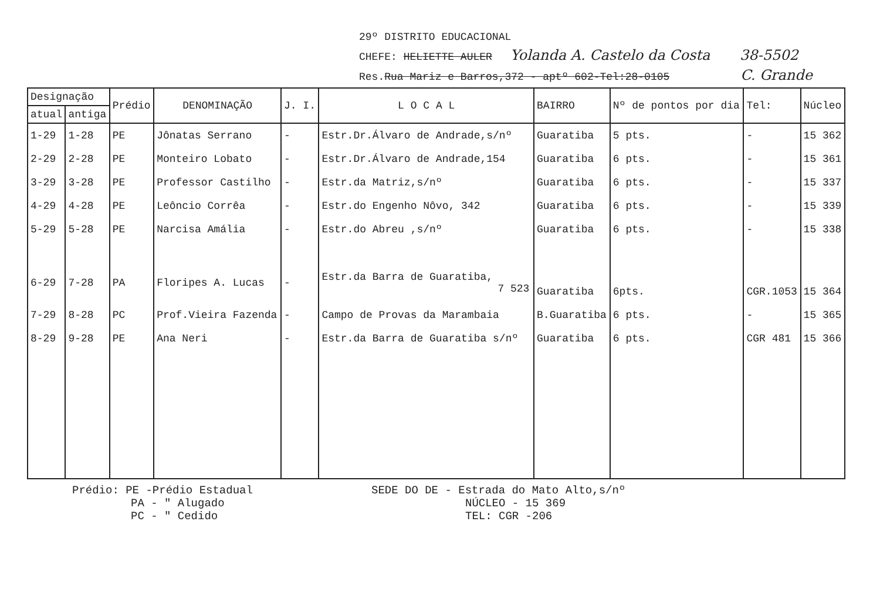29º DISTRITO EDUCACIONAL
CHEFE: HELIETTE AULER Yolanda A. Castelo da Costa 38-5502
Res.Rua Mariz e Barros,372 - aptº 602-Tel:28-0105 C. Grande
| Designação | | Prédio | DENOMINAÇÃO | J. I. | L O C A L | BAIRRO | Nº de pontos por dia | Tel: | Núcleo |
| --- | --- | --- | --- | --- | --- | --- | --- | --- | --- |
| atual | antiga | | | | | | | | |
| 1-29 | 1-28 | PE | Jônatas Serrano | - | Estr.Dr.Álvaro de Andrade,s/nº | Guaratiba | 5 pts. | - | 15 362 |
| 2-29 | 2-28 | PE | Monteiro Lobato | - | Estr.Dr.Álvaro de Andrade,154 | Guaratiba | 6 pts. | - | 15 361 |
| 3-29 | 3-28 | PE | Professor Castilho | - | Estr.da Matriz,s/nº | Guaratiba | 6 pts. | - | 15 337 |
| 4-29 | 4-28 | PE | Leôncio Corrêa | - | Estr.do Engenho Nôvo, 342 | Guaratiba | 6 pts. | - | 15 339 |
| 5-29 | 5-28 | PE | Narcisa Amália | - | Estr.do Abreu ,s/nº | Guaratiba | 6 pts. | - | 15 338 |
| 6-29 | 7-28 | PA | Floripes A. Lucas | - | Estr.da Barra de Guaratiba, 7 523 | Guaratiba | 6pts. | CGR.1053 | 15 364 |
| 7-29 | 8-28 | PC | Prof.Vieira Fazenda | - | Campo de Provas da Marambaia | B.Guaratiba | 6 pts. | - | 15 365 |
| 8-29 | 9-28 | PE | Ana Neri | - | Estr.da Barra de Guaratiba s/nº | Guaratiba | 6 pts. | CGR 481 | 15 366 |
Prédio: PE -Prédio Estadual
PA - " Alugado
PC - " Cedido
SEDE DO DE - Estrada do Mato Alto,s/nº
NÚCLEO - 15 369
TEL: CGR -206